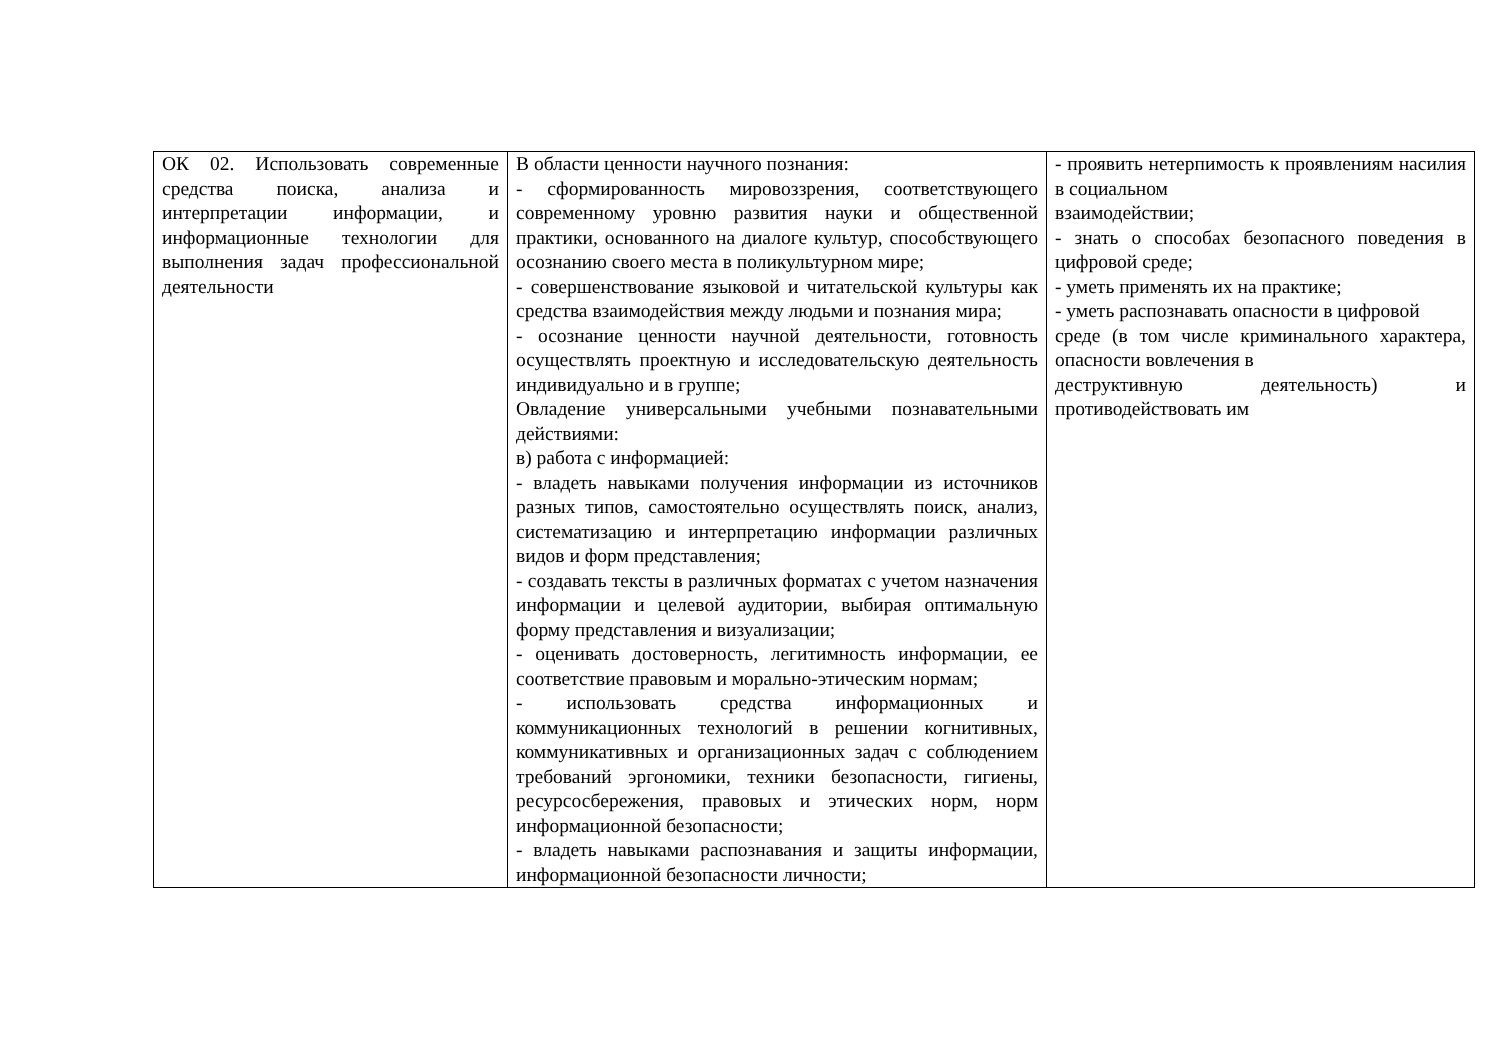| ОК 02. Использовать современные средства поиска, анализа и интерпретации информации, и информационные технологии для выполнения задач профессиональной деятельности | В области ценности научного познания: - сформированность мировоззрения, соответствующего современному уровню развития науки и общественной практики, основанного на диалоге культур, способствующего осознанию своего места в поликультурном мире; - совершенствование языковой и читательской культуры как средства взаимодействия между людьми и познания мира; - осознание ценности научной деятельности, готовность осуществлять проектную и исследовательскую деятельность индивидуально и в группе; Овладение универсальными учебными познавательными действиями: в) работа с информацией: - владеть навыками получения информации из источников разных типов, самостоятельно осуществлять поиск, анализ, систематизацию и интерпретацию информации различных видов и форм представления; - создавать тексты в различных форматах с учетом назначения информации и целевой аудитории, выбирая оптимальную форму представления и визуализации; - оценивать достоверность, легитимность информации, ее соответствие правовым и морально-этическим нормам; - использовать средства информационных и коммуникационных технологий в решении когнитивных, коммуникативных и организационных задач с соблюдением требований эргономики, техники безопасности, гигиены, ресурсосбережения, правовых и этических норм, норм информационной безопасности; - владеть навыками распознавания и защиты информации, информационной безопасности личности; | - проявить нетерпимость к проявлениям насилия в социальном взаимодействии; - знать о способах безопасного поведения в цифровой среде; - уметь применять их на практике; - уметь распознавать опасности в цифровой среде (в том числе криминального характера, опасности вовлечения в деструктивную деятельность) и противодействовать им |